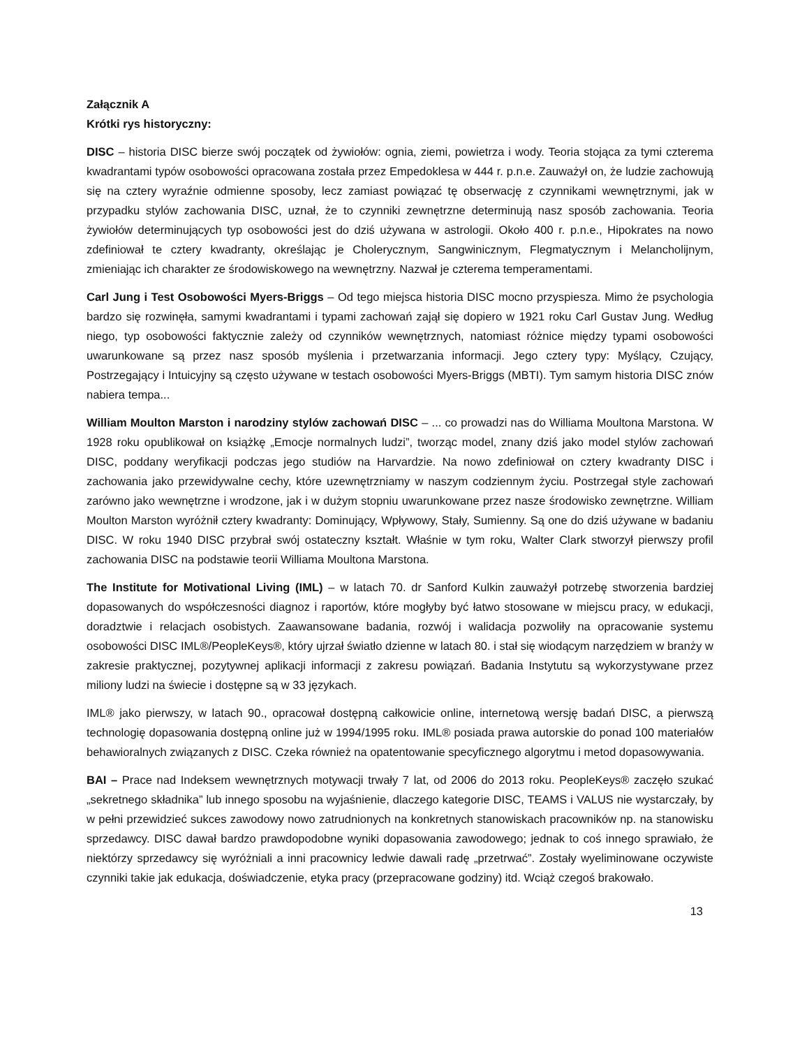Załącznik A
Krótki rys historyczny:
DISC – historia DISC bierze swój początek od żywiołów: ognia, ziemi, powietrza i wody. Teoria stojąca za tymi czterema kwadrantami typów osobowości opracowana została przez Empedoklesa w 444 r. p.n.e. Zauważył on, że ludzie zachowują się na cztery wyraźnie odmienne sposoby, lecz zamiast powiązać tę obserwację z czynnikami wewnętrznymi, jak w przypadku stylów zachowania DISC, uznał, że to czynniki zewnętrzne determinują nasz sposób zachowania. Teoria żywiołów determinujących typ osobowości jest do dziś używana w astrologii. Około 400 r. p.n.e., Hipokrates na nowo zdefiniował te cztery kwadranty, określając je Cholerycznym, Sangwinicznym, Flegmatycznym i Melancholijnym, zmieniając ich charakter ze środowiskowego na wewnętrzny. Nazwał je czterema temperamentami.
Carl Jung i Test Osobowości Myers-Briggs – Od tego miejsca historia DISC mocno przyspiesza. Mimo że psychologia bardzo się rozwinęła, samymi kwadrantami i typami zachowań zajął się dopiero w 1921 roku Carl Gustav Jung. Według niego, typ osobowości faktycznie zależy od czynników wewnętrznych, natomiast różnice między typami osobowości uwarunkowane są przez nasz sposób myślenia i przetwarzania informacji. Jego cztery typy: Myślący, Czujący, Postrzegający i Intuicyjny są często używane w testach osobowości Myers-Briggs (MBTI). Tym samym historia DISC znów nabiera tempa...
William Moulton Marston i narodziny stylów zachowań DISC – ... co prowadzi nas do Williama Moultona Marstona. W 1928 roku opublikował on książkę „Emocje normalnych ludzi”, tworząc model, znany dziś jako model stylów zachowań DISC, poddany weryfikacji podczas jego studiów na Harvardzie. Na nowo zdefiniował on cztery kwadranty DISC i zachowania jako przewidywalne cechy, które uzewnętrzniamy w naszym codziennym życiu. Postrzegał style zachowań zarówno jako wewnętrzne i wrodzone, jak i w dużym stopniu uwarunkowane przez nasze środowisko zewnętrzne. William Moulton Marston wyróżnił cztery kwadranty: Dominujący, Wpływowy, Stały, Sumienny. Są one do dziś używane w badaniu DISC. W roku 1940 DISC przybrał swój ostateczny kształt. Właśnie w tym roku, Walter Clark stworzył pierwszy profil zachowania DISC na podstawie teorii Williama Moultona Marstona.
The Institute for Motivational Living (IML) – w latach 70. dr Sanford Kulkin zauważył potrzebę stworzenia bardziej dopasowanych do współczesności diagnoz i raportów, które mogłyby być łatwo stosowane w miejscu pracy, w edukacji, doradztwie i relacjach osobistych. Zaawansowane badania, rozwój i walidacja pozwoliły na opracowanie systemu osobowości DISC IML®/PeopleKeys®, który ujrzał światło dzienne w latach 80. i stał się wiodącym narzędziem w branży w zakresie praktycznej, pozytywnej aplikacji informacji z zakresu powiązań. Badania Instytutu są wykorzystywane przez miliony ludzi na świecie i dostępne są w 33 językach.
IML® jako pierwszy, w latach 90., opracował dostępną całkowicie online, internetową wersję badań DISC, a pierwszą technologię dopasowania dostępną online już w 1994/1995 roku. IML® posiada prawa autorskie do ponad 100 materiałów behawioralnych związanych z DISC. Czeka również na opatentowanie specyficznego algorytmu i metod dopasowywania.
BAI – Prace nad Indeksem wewnętrznych motywacji trwały 7 lat, od 2006 do 2013 roku. PeopleKeys® zaczęło szukać „sekretnego składnika” lub innego sposobu na wyjaśnienie, dlaczego kategorie DISC, TEAMS i VALUS nie wystarczały, by w pełni przewidzieć sukces zawodowy nowo zatrudnionych na konkretnych stanowiskach pracowników np. na stanowisku sprzedawcy. DISC dawał bardzo prawdopodobne wyniki dopasowania zawodowego; jednak to coś innego sprawiało, że niektórzy sprzedawcy się wyróżniali a inni pracownicy ledwie dawali radę „przetrwać”. Zostały wyeliminowane oczywiste czynniki takie jak edukacja, doświadczenie, etyka pracy (przepracowane godziny) itd. Wciąż czegoś brakowało.
13